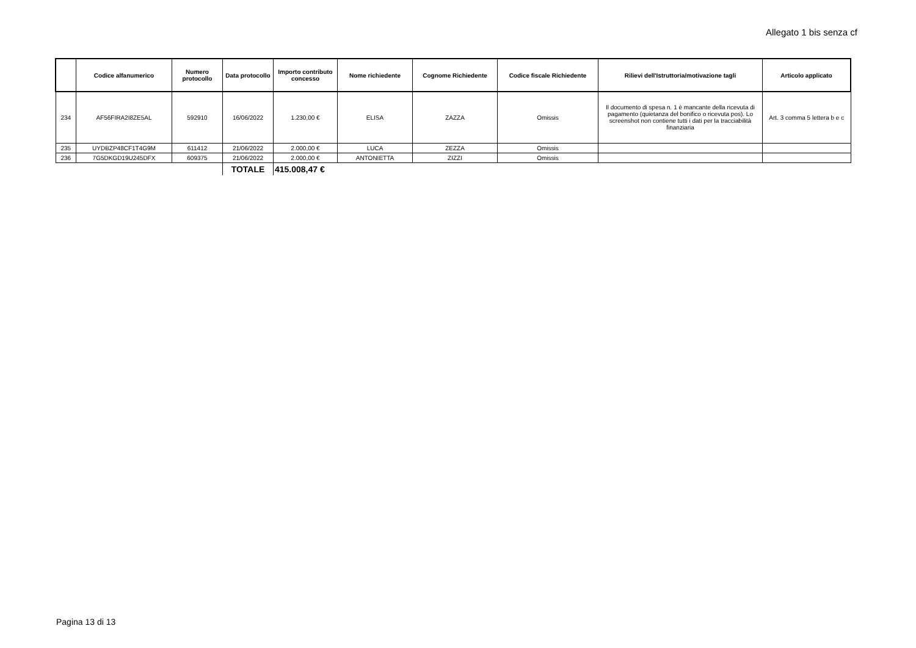Allegato 1 bis senza cf
| | Codice alfanumerico | Numero protocollo | Data protocollo | Importo contributo concesso | Nome richiedente | Cognome Richiedente | Codice fiscale Richiedente | Rilievi dell'Istruttoria/motivazione tagli | Articolo applicato |
| --- | --- | --- | --- | --- | --- | --- | --- | --- | --- |
| 234 | AF56FIRA2I8ZE5AL | 592910 | 16/06/2022 | 1.230,00 € | ELISA | ZAZZA | Omissis | Il documento di spesa n. 1 è mancante della ricevuta di pagamento (quietanza del bonifico o ricevuta pos). Lo screenshot non contiene tutti i dati per la tracciabilità finanziaria | Art. 3 comma 5 lettera b e c |
| 235 | UYDBZP48CF1T4G9M | 611412 | 21/06/2022 | 2.000,00 € | LUCA | ZEZZA | Omissis | | |
| 236 | 7G5DKGD19U245DFX | 609375 | 21/06/2022 | 2.000,00 € | ANTONIETTA | ZIZZI | Omissis | | |
| | | | TOTALE | 415.008,47 € | | | | | |
Pagina 13 di 13